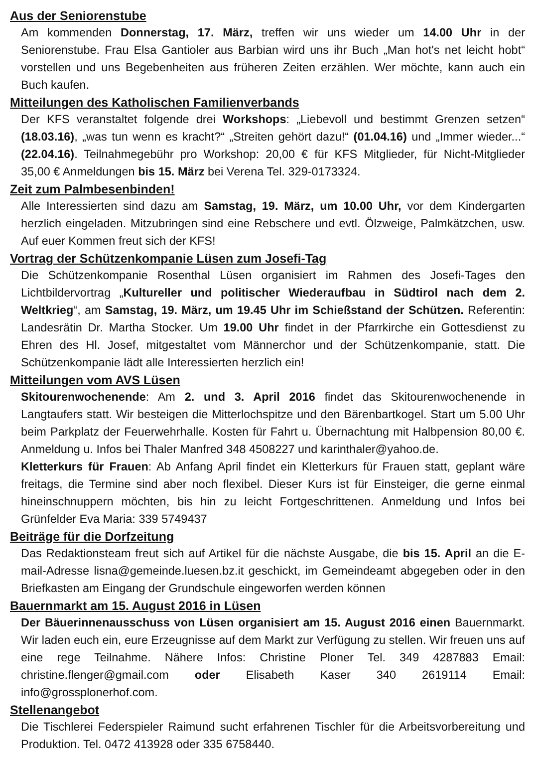Aus der Seniorenstube
Am kommenden Donnerstag, 17. März, treffen wir uns wieder um 14.00 Uhr in der Seniorenstube. Frau Elsa Gantioler aus Barbian wird uns ihr Buch „Man hot's net leicht hobt“ vorstellen und uns Begebenheiten aus früheren Zeiten erzählen. Wer möchte, kann auch ein Buch kaufen.
Mitteilungen des Katholischen Familienverbands
Der KFS veranstaltet folgende drei Workshops: „Liebevoll und bestimmt Grenzen setzen“ (18.03.16), „was tun wenn es kracht?“ „Streiten gehört dazu!“ (01.04.16) und „Immer wieder...“ (22.04.16). Teilnahmegebühr pro Workshop: 20,00 € für KFS Mitglieder, für Nicht-Mitglieder 35,00 € Anmeldungen bis 15. März bei Verena Tel. 329-0173324.
Zeit zum Palmbesenbinden!
Alle Interessierten sind dazu am Samstag, 19. März, um 10.00 Uhr, vor dem Kindergarten herzlich eingeladen. Mitzubringen sind eine Rebschere und evtl. Ölzweige, Palmkätzchen, usw. Auf euer Kommen freut sich der KFS!
Vortrag der Schützenkompanie Lüsen zum Josefi-Tag
Die Schützenkompanie Rosenthal Lüsen organisiert im Rahmen des Josefi-Tages den Lichtbildervortrag „Kultureller und politischer Wiederaufbau in Südtirol nach dem 2. Weltkrieg“, am Samstag, 19. März, um 19.45 Uhr im Schießstand der Schützen. Referentin: Landesrätin Dr. Martha Stocker. Um 19.00 Uhr findet in der Pfarrkirche ein Gottesdienst zu Ehren des Hl. Josef, mitgestaltet vom Männerchor und der Schützenkompanie, statt. Die Schützenkompanie lädt alle Interessierten herzlich ein!
Mitteilungen vom AVS Lüsen
Skitourenwochenende: Am 2. und 3. April 2016 findet das Skitourenwochenende in Langtaufers statt. Wir besteigen die Mitterlochspitze und den Bärenbartkogel. Start um 5.00 Uhr beim Parkplatz der Feuerwehrhalle. Kosten für Fahrt u. Übernachtung mit Halbpension 80,00 €. Anmeldung u. Infos bei Thaler Manfred 348 4508227 und karinthaler@yahoo.de.
Kletterkurs für Frauen: Ab Anfang April findet ein Kletterkurs für Frauen statt, geplant wäre freitags, die Termine sind aber noch flexibel. Dieser Kurs ist für Einsteiger, die gerne einmal hineinschnuppern möchten, bis hin zu leicht Fortgeschrittenen. Anmeldung und Infos bei Grünfelder Eva Maria: 339 5749437
Beiträge für die Dorfzeitung
Das Redaktionsteam freut sich auf Artikel für die nächste Ausgabe, die bis 15. April an die E-mail-Adresse lisna@gemeinde.luesen.bz.it geschickt, im Gemeindeamt abgegeben oder in den Briefkasten am Eingang der Grundschule eingeworfen werden können
Bauernmarkt am 15. August 2016 in Lüsen
Der Bäuerinnenausschuss von Lüsen organisiert am 15. August 2016 einen Bauernmarkt. Wir laden euch ein, eure Erzeugnisse auf dem Markt zur Verfügung zu stellen. Wir freuen uns auf eine rege Teilnahme. Nähere Infos: Christine Ploner Tel. 349 4287883 Email: christine.flenger@gmail.com oder Elisabeth Kaser 340 2619114 Email: info@grossplonerhof.com.
Stellenangebot
Die Tischlerei Federspieler Raimund sucht erfahrenen Tischler für die Arbeitsvorbereitung und Produktion. Tel. 0472 413928 oder 335 6758440.